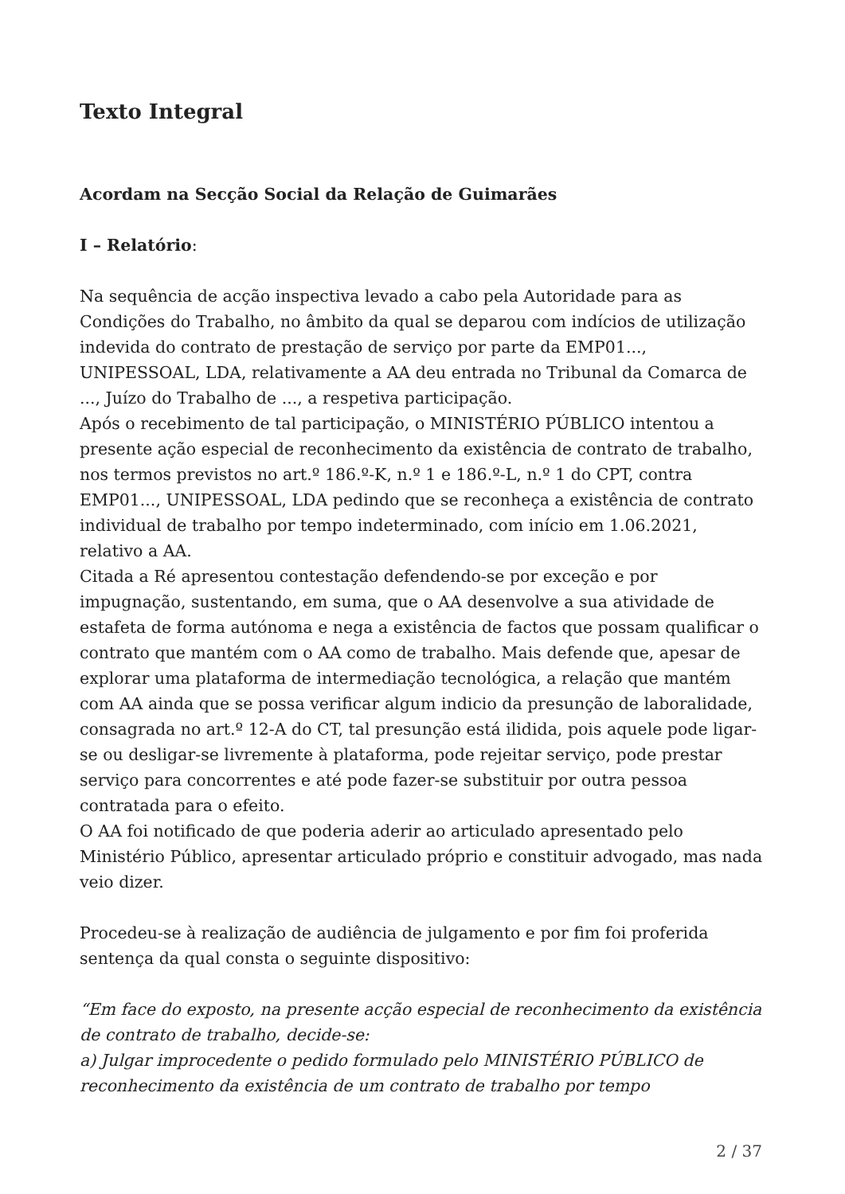Texto Integral
Acordam na Secção Social da Relação de Guimarães
I – Relatório:
Na sequência de acção inspectiva levado a cabo pela Autoridade para as Condições do Trabalho, no âmbito da qual se deparou com indícios de utilização indevida do contrato de prestação de serviço por parte da EMP01..., UNIPESSOAL, LDA, relativamente a AA deu entrada no Tribunal da Comarca de ..., Juízo do Trabalho de ..., a respetiva participação.
Após o recebimento de tal participação, o MINISTÉRIO PÚBLICO intentou a presente ação especial de reconhecimento da existência de contrato de trabalho, nos termos previstos no art.º 186.º-K, n.º 1 e 186.º-L, n.º 1 do CPT, contra EMP01..., UNIPESSOAL, LDA pedindo que se reconheça a existência de contrato individual de trabalho por tempo indeterminado, com início em 1.06.2021, relativo a AA.
Citada a Ré apresentou contestação defendendo-se por exceção e por impugnação, sustentando, em suma, que o AA desenvolve a sua atividade de estafeta de forma autónoma e nega a existência de factos que possam qualificar o contrato que mantém com o AA como de trabalho. Mais defende que, apesar de explorar uma plataforma de intermediação tecnológica, a relação que mantém com AA ainda que se possa verificar algum indicio da presunção de laboralidade, consagrada no art.º 12-A do CT, tal presunção está ilidida, pois aquele pode ligar-se ou desligar-se livremente à plataforma, pode rejeitar serviço, pode prestar serviço para concorrentes e até pode fazer-se substituir por outra pessoa contratada para o efeito.
O AA foi notificado de que poderia aderir ao articulado apresentado pelo Ministério Público, apresentar articulado próprio e constituir advogado, mas nada veio dizer.
Procedeu-se à realização de audiência de julgamento e por fim foi proferida sentença da qual consta o seguinte dispositivo:
“Em face do exposto, na presente acção especial de reconhecimento da existência de contrato de trabalho, decide-se:
a) Julgar improcedente o pedido formulado pelo MINISTÉRIO PÚBLICO de reconhecimento da existência de um contrato de trabalho por tempo
2 / 37